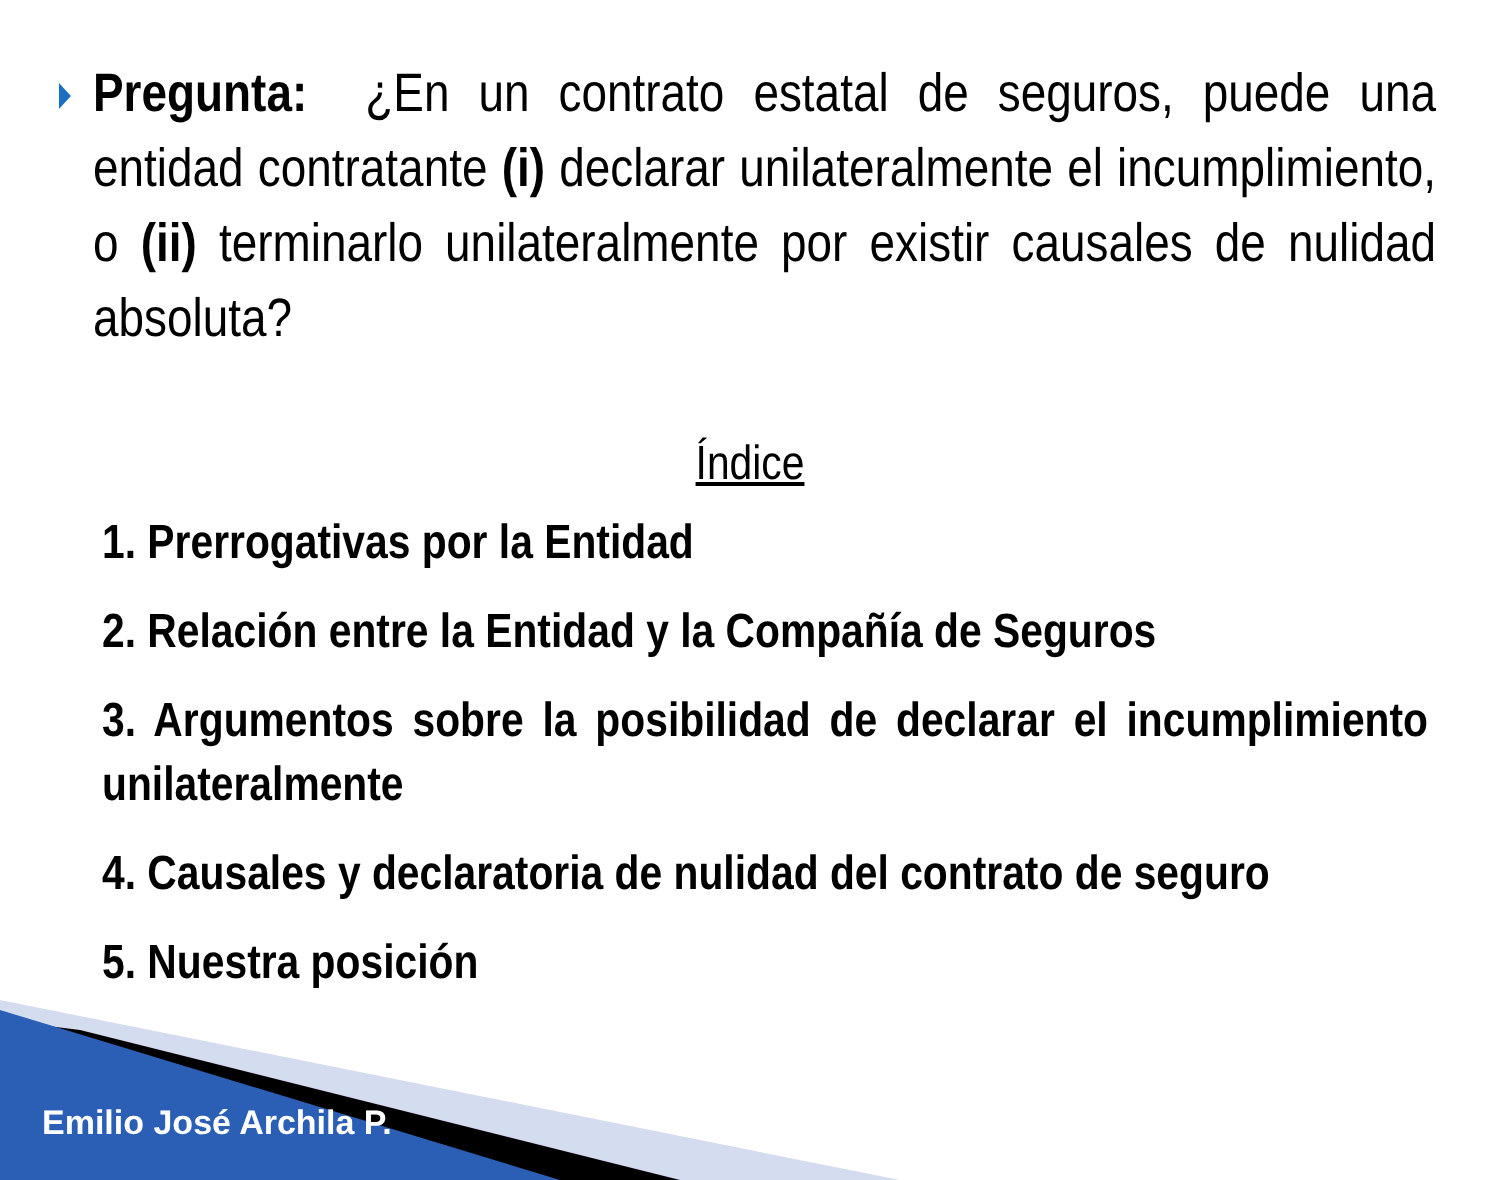Pregunta: ¿En un contrato estatal de seguros, puede una entidad contratante (i) declarar unilateralmente el incumplimiento, o (ii) terminarlo unilateralmente por existir causales de nulidad absoluta?
Índice
1. Prerrogativas por la Entidad
2. Relación entre la Entidad y la Compañía de Seguros
3. Argumentos sobre la posibilidad de declarar el incumplimiento unilateralmente
4. Causales y declaratoria de nulidad del contrato de seguro
5. Nuestra posición
Emilio José Archila P.